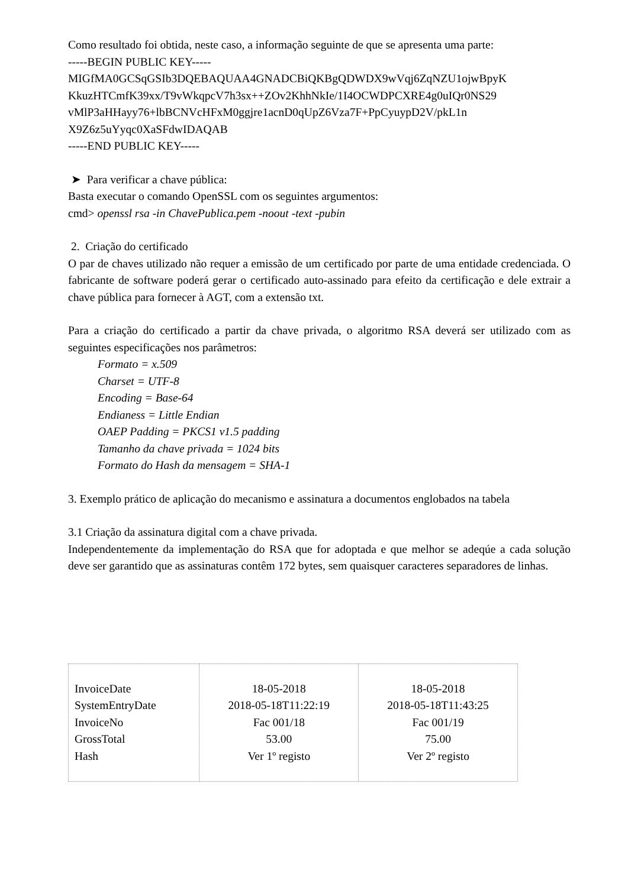Como resultado foi obtida, neste caso, a informação seguinte de que se apresenta uma parte:
-----BEGIN PUBLIC KEY-----
MIGfMA0GCSqGSIb3DQEBAQUAA4GNADCBiQKBgQDWDX9wVqj6ZqNZU1ojwBpyK
KkuzHTCmfK39xx/T9vWkqpcV7h3sx++ZOv2KhhNkIe/1I4OCWDPCXRE4g0uIQr0NS29
vMlP3aHHayy76+lbBCNVcHFxM0ggjre1acnD0qUpZ6Vza7F+PpCyuypD2V/pkL1n
X9Z6z5uYyqc0XaSFdwIDAQAB
-----END PUBLIC KEY-----
➤ Para verificar a chave pública:
Basta executar o comando OpenSSL com os seguintes argumentos:
cmd> openssl rsa -in ChavePublica.pem -noout -text -pubin
2. Criação do certificado
O par de chaves utilizado não requer a emissão de um certificado por parte de uma entidade credenciada. O fabricante de software poderá gerar o certificado auto-assinado para efeito da certificação e dele extrair a chave pública para fornecer à AGT, com a extensão txt.
Para a criação do certificado a partir da chave privada, o algoritmo RSA deverá ser utilizado com as seguintes especificações nos parâmetros:
Formato = x.509
Charset = UTF-8
Encoding = Base-64
Endianess = Little Endian
OAEP Padding = PKCS1 v1.5 padding
Tamanho da chave privada = 1024 bits
Formato do Hash da mensagem = SHA-1
3. Exemplo prático de aplicação do mecanismo e assinatura a documentos englobados na tabela
3.1 Criação da assinatura digital com a chave privada.
Independentemente da implementação do RSA que for adoptada e que melhor se adeqúe a cada solução deve ser garantido que as assinaturas contêm 172 bytes, sem quaisquer caracteres separadores de linhas.
| InvoiceDate SystemEntryDate InvoiceNo GrossTotal Hash | 18-05-2018 2018-05-18T11:22:19 Fac 001/18 53.00 Ver 1º registo | 18-05-2018 2018-05-18T11:43:25 Fac 001/19 75.00 Ver 2º registo |